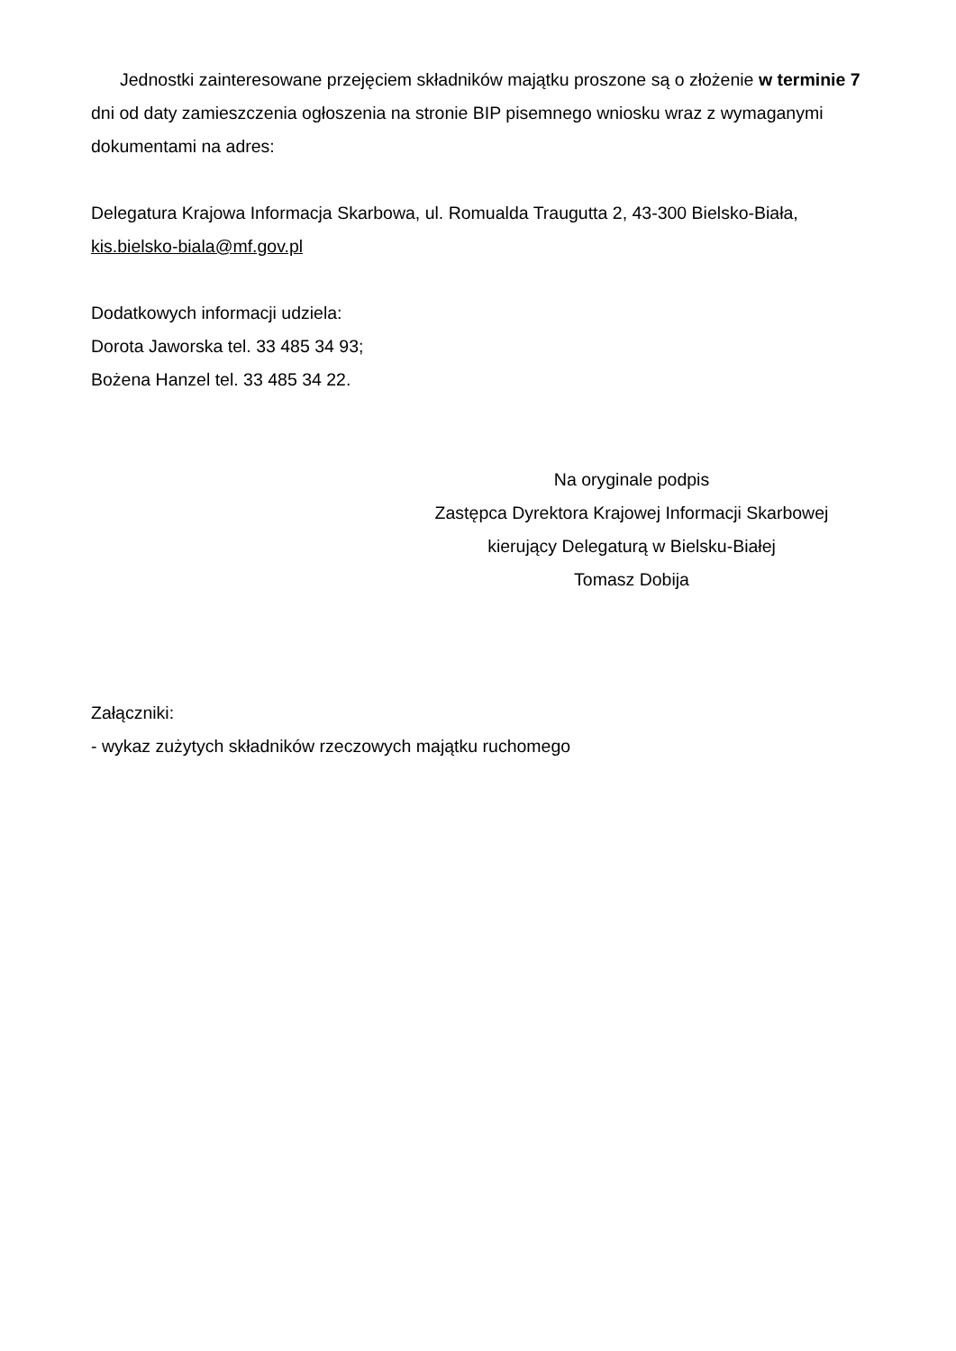Jednostki zainteresowane przejęciem składników majątku proszone są o złożenie w terminie 7 dni od daty zamieszczenia ogłoszenia na stronie BIP pisemnego wniosku wraz z wymaganymi dokumentami na adres:
Delegatura Krajowa Informacja Skarbowa, ul. Romualda Traugutta 2, 43-300 Bielsko-Biała, kis.bielsko-biala@mf.gov.pl
Dodatkowych informacji udziela:
Dorota Jaworska tel. 33 485 34 93;
Bożena Hanzel tel. 33 485 34 22.
Na oryginale podpis
Zastępca Dyrektora Krajowej Informacji Skarbowej
kierujący Delegaturą w Bielsku-Białej
Tomasz Dobija
Załączniki:
- wykaz zużytych składników rzeczowych majątku ruchomego